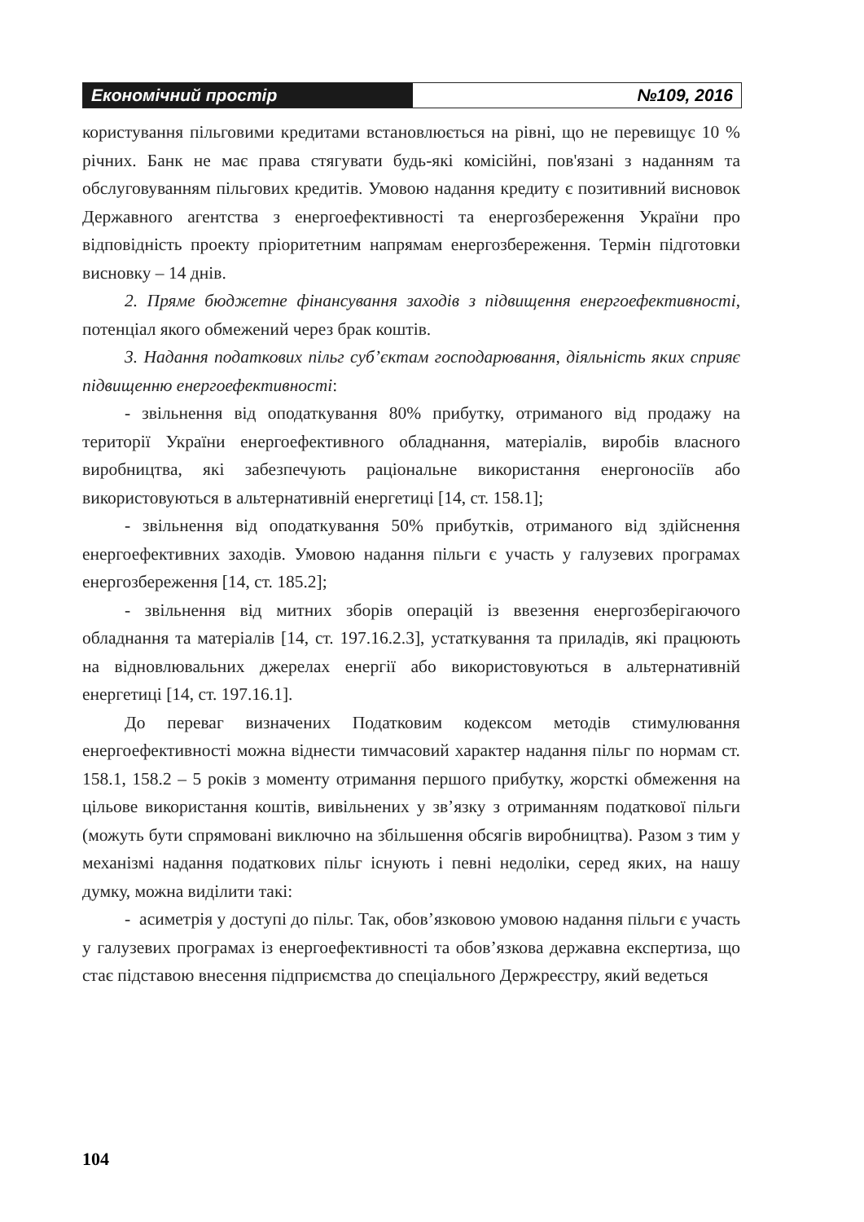Економічний простір №109, 2016
користування пільговими кредитами встановлюється на рівні, що не перевищує 10 % річних. Банк не має права стягувати будь-які комісійні, пов'язані з наданням та обслуговуванням пільгових кредитів. Умовою надання кредиту є позитивний висновок Державного агентства з енергоефективності та енергозбереження України про відповідність проекту пріоритетним напрямам енергозбереження. Термін підготовки висновку – 14 днів.
2. Пряме бюджетне фінансування заходів з підвищення енергоефективності, потенціал якого обмежений через брак коштів.
3. Надання податкових пільг суб’єктам господарювання, діяльність яких сприяє підвищенню енергоефективності:
- звільнення від оподаткування 80% прибутку, отриманого від продажу на території України енергоефективного обладнання, матеріалів, виробів власного виробництва, які забезпечують раціональне використання енергоносіїв або використовуються в альтернативній енергетиці [14, ст. 158.1];
- звільнення від оподаткування 50% прибутків, отриманого від здійснення енергоефективних заходів. Умовою надання пільги є участь у галузевих програмах енергозбереження [14, ст. 185.2];
- звільнення від митних зборів операцій із ввезення енергозберігаючого обладнання та матеріалів [14, ст. 197.16.2.3], устаткування та приладів, які працюють на відновлювальних джерелах енергії або використовуються в альтернативній енергетиці [14, ст. 197.16.1].
До переваг визначених Податковим кодексом методів стимулювання енергоефективності можна віднести тимчасовий характер надання пільг по нормам ст. 158.1, 158.2 – 5 років з моменту отримання першого прибутку, жорсткі обмеження на цільове використання коштів, вивільнених у зв’язку з отриманням податкової пільги (можуть бути спрямовані виключно на збільшення обсягів виробництва). Разом з тим у механізмі надання податкових пільг існують і певні недоліки, серед яких, на нашу думку, можна виділити такі:
- асиметрія у доступі до пільг. Так, обов’язковою умовою надання пільги є участь у галузевих програмах із енергоефективності та обов’язкова державна експертиза, що стає підставою внесення підприємства до спеціального Держреєстру, який ведеться
104